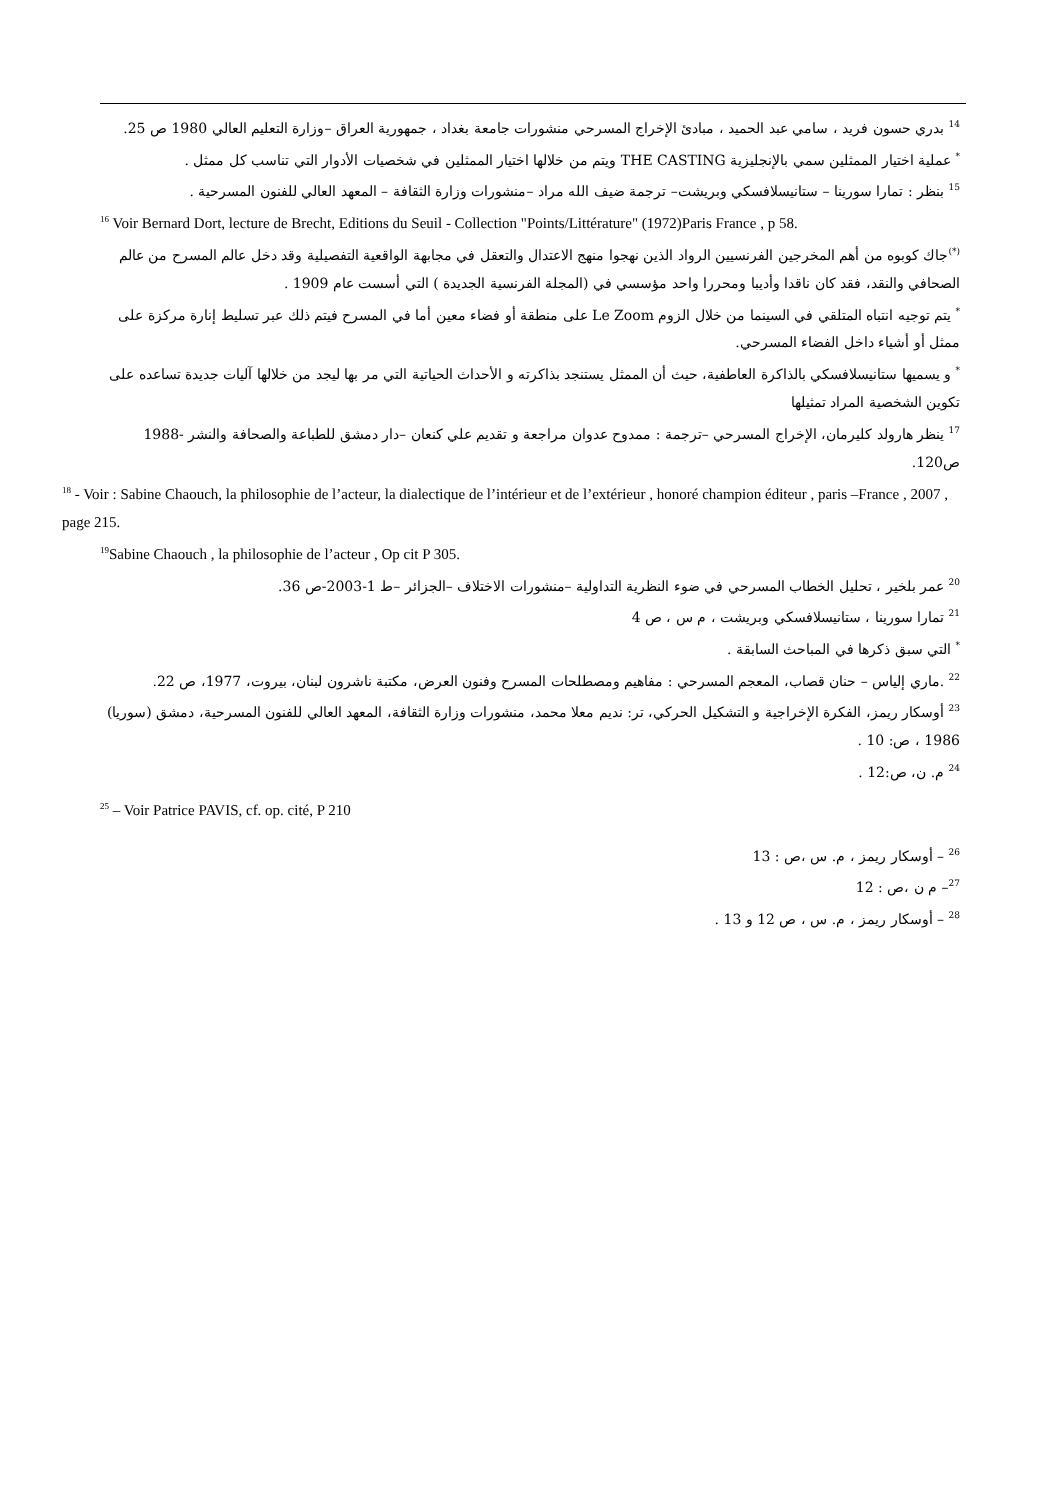<sup>14</sup> بدري حسون فريد ، سامي عبد الحميد ، مبادئ الإخراج المسرحي منشورات جامعة بغداد ، جمهورية العراق –وزارة التعليم العالي 1980 ص 25.
<sup>*</sup> عملية اختيار الممثلين سمي بالإنجليزية THE CASTING ويتم من خلالها اختيار الممثلين في شخصيات الأدوار التي تناسب كل ممثل .
<sup>15</sup> بنظر : تمارا سورينا – ستانيسلافسكي وبريشت– ترجمة ضيف الله مراد –منشورات وزارة الثقافة – المعهد العالي للفنون المسرحية .
<sup>16</sup> Voir Bernard Dort, lecture de Brecht, Editions du Seuil - Collection "Points/Littérature" (1972)Paris France , p 58.
<sup>(*)</sup> جاك كوبوه من أهم المخرجين الفرنسيين الرواد الذين نهجوا منهج الاعتدال والتعقل في مجابهة الواقعية التفصيلية وقد دخل عالم المسرح من عالم الصحافي والنقد، فقد كان ناقدا وأديبا ومحررا واحد مؤسسي في (المجلة الفرنسية الجديدة ) التي أسست عام 1909 .
<sup>*</sup> يتم توجيه انتباه المتلقي في السينما من خلال الزوم Le Zoom على منطقة أو فضاء معين أما في المسرح فيتم ذلك عبر تسليط إنارة مركزة على ممثل أو أشياء داخل الفضاء المسرحي.
<sup>*</sup> و يسميها ستانيسلافسكي بالذاكرة العاطفية، حيث أن الممثل يستنجد بذاكرته و الأحداث الحياتية التي مر بها ليجد من خلالها آليات جديدة تساعده على تكوين الشخصية المراد تمثيلها
<sup>17</sup> ينظر هارولد كليرمان، الإخراج المسرحي –ترجمة : ممدوح عدوان مراجعة و تقديم علي كنعان –دار دمشق للطباعة والصحافة والنشر -1988 ص120.
<sup>18</sup> - Voir : Sabine Chaouch, la philosophie de l’acteur, la dialectique de l’intérieur et de l’extérieur , honoré champion éditeur , paris –France , 2007 , page 215.
<sup>19</sup> Sabine Chaouch , la philosophie de l’acteur , Op cit P 305.
<sup>20</sup> عمر بلخير ، تحليل الخطاب المسرحي في ضوء النظرية التداولية –منشورات الاختلاف –الجزائر –ط 1-2003-ص 36.
<sup>21</sup> تمارا سورينا ، ستانيسلافسكي وبريشت ، م س ، ص 4
<sup>*</sup> التي سبق ذكرها في المباحث السابقة .
<sup>22</sup> .ماري إلياس – حنان قصاب، المعجم المسرحي : مفاهيم ومصطلحات المسرح وفنون العرض، مكتبة ناشرون لبنان، بيروت، 1977، ص 22.
<sup>23</sup> أوسكار ريمز، الفكرة الإخراجية و التشكيل الحركي، تر: نديم معلا محمد، منشورات وزارة الثقافة، المعهد العالي للفنون المسرحية، دمشق (سوريا) 1986 ، ص: 10 .
<sup>24</sup> م. ن، ص:12 .
<sup>25</sup> – Voir Patrice PAVIS, cf. op. cité, P 210
<sup>26</sup> – أوسكار ريمز ، م. س ،ص : 13
<sup>27</sup>– م ن ،ص : 12
<sup>28</sup> – أوسكار ريمز ، م. س ، ص 12 و 13 .